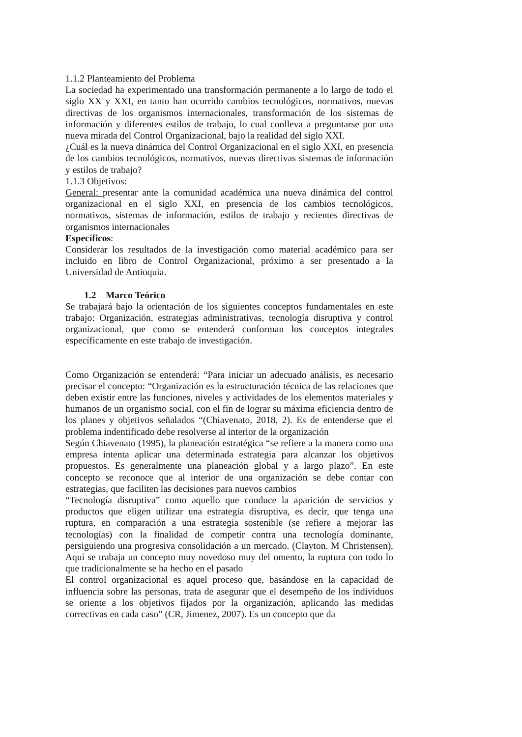1.1.2 Planteamiento del Problema
La sociedad ha experimentado una transformación permanente a lo largo de todo el siglo XX y XXI, en tanto han ocurrido cambios tecnológicos, normativos, nuevas directivas de los organismos internacionales, transformación de los sistemas de información y diferentes estilos de trabajo, lo cual conlleva a preguntarse por una nueva mirada del Control Organizacional, bajo la realidad del siglo XXI.
¿Cuál es la nueva dinámica del Control Organizacional en el siglo XXI, en presencia de los cambios tecnológicos, normativos, nuevas directivas sistemas de información y estilos de trabajo?
1.1.3 Objetivos:
General: presentar ante la comunidad académica una nueva dinámica del control organizacional en el siglo XXI, en presencia de los cambios tecnológicos, normativos, sistemas de información, estilos de trabajo y recientes directivas de organismos internacionales
Específicos:
Considerar los resultados de la investigación como material académico para ser incluido en libro de Control Organizacional, próximo a ser presentado a la Universidad de Antioquia.
1.2 Marco Teórico
Se trabajará bajo la orientación de los siguientes conceptos fundamentales en este trabajo: Organización, estrategias administrativas, tecnología disruptiva y control organizacional, que como se entenderá conforman los conceptos integrales específicamente en este trabajo de investigación.
Como Organización se entenderá: “Para iniciar un adecuado análisis, es necesario precisar el concepto: “Organización es la estructuración técnica de las relaciones que deben existir entre las funciones, niveles y actividades de los elementos materiales y humanos de un organismo social, con el fin de lograr su máxima eficiencia dentro de los planes y objetivos señalados “(Chiavenato, 2018, 2). Es de entenderse que el problema indentificado debe resolverse al interior de la organización
Según Chiavenato (1995), la planeación estratégica “se refiere a la manera como una empresa intenta aplicar una determinada estrategia para alcanzar los objetivos propuestos. Es generalmente una planeación global y a largo plazo”. En este concepto se reconoce que al interior de una organización se debe contar con estrategias, que faciliten las decisiones para nuevos cambios
“Tecnología disruptiva” como aquello que conduce la aparición de servicios y productos que eligen utilizar una estrategia disruptiva, es decir, que tenga una ruptura, en comparación a una estrategia sostenible (se refiere a mejorar las tecnologías) con la finalidad de competir contra una tecnología dominante, persiguiendo una progresiva consolidación a un mercado. (Clayton. M Christensen). Aquí se trabaja un concepto muy novedoso muy del omento, la ruptura con todo lo que tradicionalmente se ha hecho en el pasado
El control organizacional es aquel proceso que, basándose en la capacidad de influencia sobre las personas, trata de asegurar que el desempeño de los individuos se oriente a los objetivos fijados por la organización, aplicando las medidas correctivas en cada caso” (CR, Jimenez, 2007). Es un concepto que da